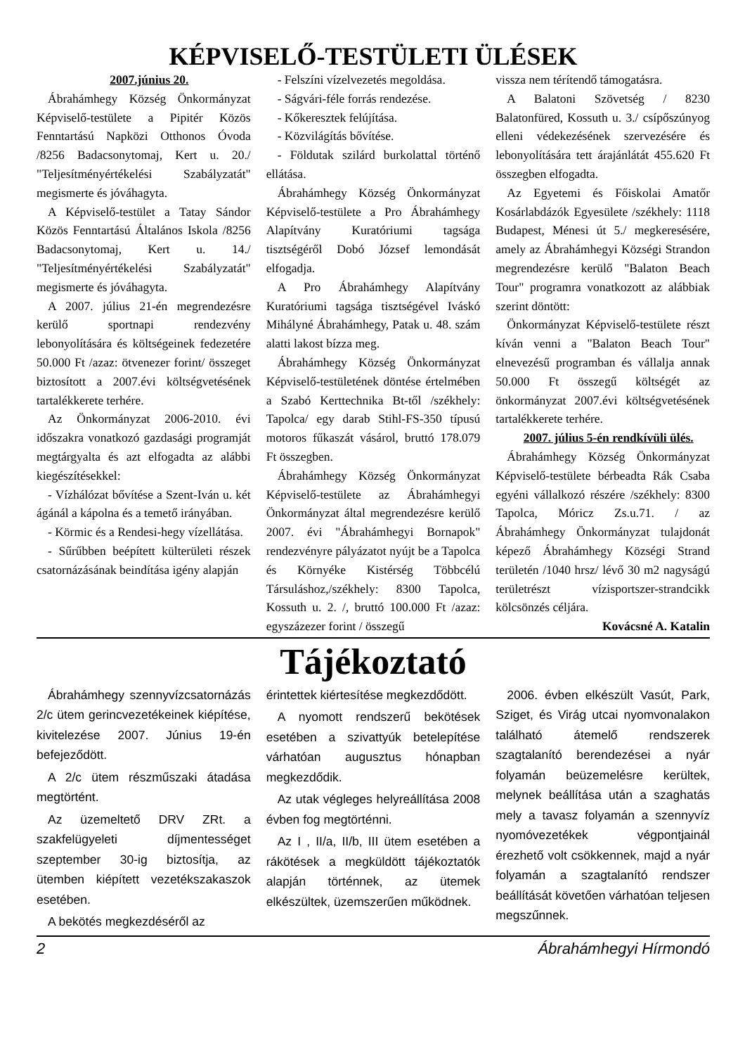KÉPVISELŐ-TESTÜLETI ÜLÉSEK
2007.június 20.
Ábrahámhegy Község Önkormányzat Képviselő-testülete a Pipitér Közös Fenntartású Napközi Otthonos Óvoda /8256 Badacsonytomaj, Kert u. 20./ "Teljesítményértékelési Szabályzatát" megismerte és jóváhagyta.
A Képviselő-testület a Tatay Sándor Közös Fenntartású Általános Iskola /8256 Badacsonytomaj, Kert u. 14./ "Teljesítményértékelési Szabályzatát" megismerte és jóváhagyta.
A 2007. július 21-én megrendezésre kerülő sportnapi rendezvény lebonyolítására és költségeinek fedezetére 50.000 Ft /azaz: ötvenezer forint/ összeget biztosított a 2007.évi költségvetésének tartalékkerete terhére.
Az Önkormányzat 2006-2010. évi időszakra vonatkozó gazdasági programját megtárgyalta és azt elfogadta az alábbi kiegészítésekkel:
- Vízhálózat bővítése a Szent-Iván u. két ágánál a kápolna és a temető irányában.
- Körmic és a Rendesi-hegy vízellátása.
- Sűrűbben beépített külterületi részek csatornázásának beindítása igény alapján
- Felszíni vízelvezetés megoldása.
- Ságvári-féle forrás rendezése.
- Kőkeresztek felújítása.
- Közvilágítás bővítése.
- Földutak szilárd burkolattal történő ellátása.
Ábrahámhegy Község Önkormányzat Képviselő-testülete a Pro Ábrahámhegy Alapítvány Kuratóriumi tagsága tisztségéről Dobó József lemondását elfogadja.
A Pro Ábrahámhegy Alapítvány Kuratóriumi tagsága tisztségével Iváskó Mihályné Ábrahámhegy, Patak u. 48. szám alatti lakost bízza meg.
Ábrahámhegy Község Önkormányzat Képviselő-testületének döntése értelmében a Szabó Kerttechnika Bt-től /székhely: Tapolca/ egy darab Stihl-FS-350 típusú motoros fűkaszát vásárol, bruttó 178.079 Ft összegben.
Ábrahámhegy Község Önkormányzat Képviselő-testülete az Ábrahámhegyi Önkormányzat által megrendezésre kerülő 2007. évi "Ábrahámhegyi Bornapok" rendezvényre pályázatot nyújt be a Tapolca és Környéke Kistérség Többcélú Társuláshoz,/székhely: 8300 Tapolca, Kossuth u. 2. /, bruttó 100.000 Ft /azaz: egyszázezer forint / összegű
vissza nem térítendő támogatásra.
A Balatoni Szövetség / 8230 Balatonfüred, Kossuth u. 3./ csípőszúnyog elleni védekezésének szervezésére és lebonyolítására tett árajánlátát 455.620 Ft összegben elfogadta.
Az Egyetemi és Főiskolai Amatőr Kosárlabdázók Egyesülete /székhely: 1118 Budapest, Ménesi út 5./ megkeresésére, amely az Ábrahámhegyi Községi Strandon megrendezésre kerülő "Balaton Beach Tour" programra vonatkozott az alábbiak szerint döntött:
Önkormányzat Képviselő-testülete részt kíván venni a "Balaton Beach Tour" elnevezésű programban és vállalja annak 50.000 Ft összegű költségét az önkormányzat 2007.évi költségvetésének tartalékkerete terhére.
2007. július 5-én rendkívüli ülés.
Ábrahámhegy Község Önkormányzat Képviselő-testülete bérbeadta Rák Csaba egyéni vállalkozó részére /székhely: 8300 Tapolca, Móricz Zs.u.71. / az Ábrahámhegy Önkormányzat tulajdonát képező Ábrahámhegy Községi Strand területén /1040 hrsz/ lévő 30 m2 nagyságú területrészt vízisportszer-strandcikk kölcsönzés céljára.
Kovácsné A. Katalin
Tájékoztató
Ábrahámhegy szennyvízcsatornázás 2/c ütem gerincvezetékeinek kiépítése, kivitelezése 2007. Június 19-én befejeződött.
A 2/c ütem részműszaki átadása megtörtént.
Az üzemeltető DRV ZRt. a szakfelügyeleti díjmentességet szeptember 30-ig biztosítja, az ütemben kiépített vezetékszakaszok esetében.
A bekötés megkezdéséről az
érintettek kiértesítése megkezdődött.
A nyomott rendszerű bekötések esetében a szivattyúk betelepítése várhatóan augusztus hónapban megkezdődik.
Az utak végleges helyreállítása 2008 évben fog megtörténni.
Az I , II/a, II/b, III ütem esetében a rákötések a megküldött tájékoztatók alapján történnek, az ütemek elkészültek, üzemszerűen működnek.
2006. évben elkészült Vasút, Park, Sziget, és Virág utcai nyomvonalakon található átemelő rendszerek szagtalanító berendezései a nyár folyamán beüzemelésre kerültek, melynek beállítása után a szaghatás mely a tavasz folyamán a szennyvíz nyomóvezetékek végpontjainál érezhető volt csökkennek, majd a nyár folyamán a szagtalanító rendszer beállítását követően várhatóan teljesen megszűnnek.
2 Ábrahámhegyi Hírmondó